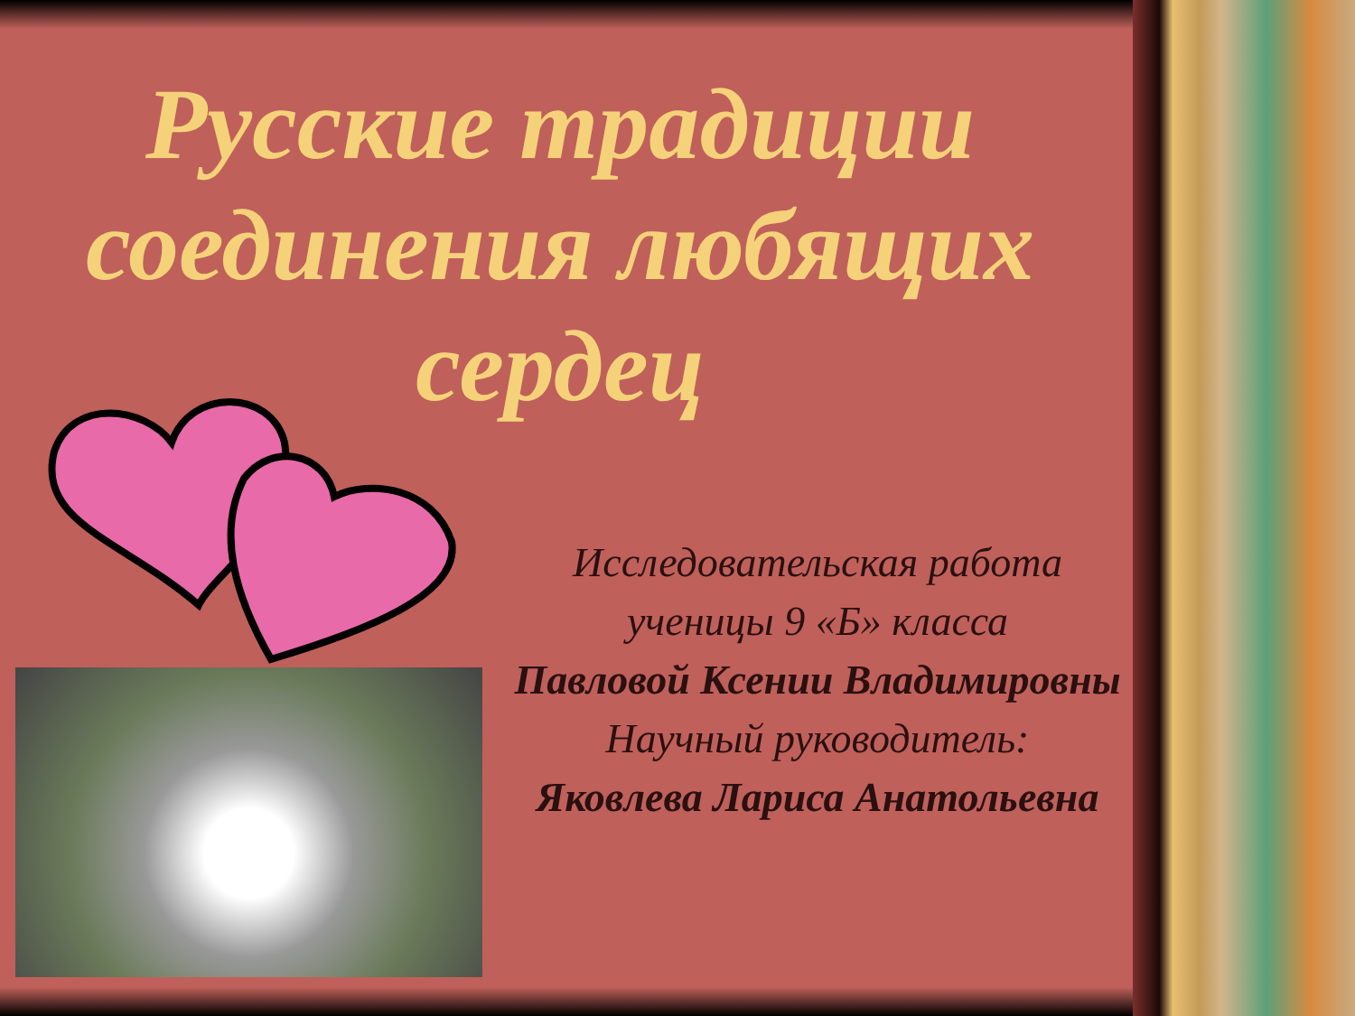Русские традиции соединения любящих сердец
Исследовательская работа
ученицы 9 «Б» класса
Павловой Ксении Владимировны
Научный руководитель:
Яковлева Лариса Анатольевна